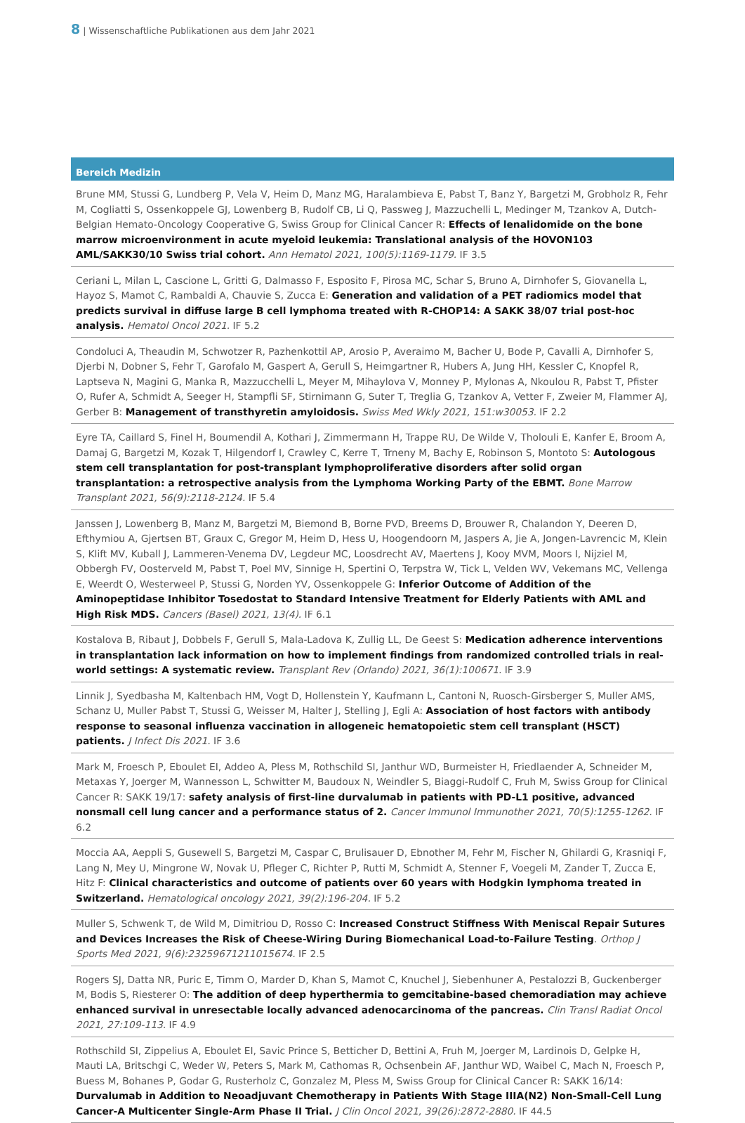8 | Wissenschaftliche Publikationen aus dem Jahr 2021
Bereich Medizin
Brune MM, Stussi G, Lundberg P, Vela V, Heim D, Manz MG, Haralambieva E, Pabst T, Banz Y, Bargetzi M, Grobholz R, Fehr M, Cogliatti S, Ossenkoppele GJ, Lowenberg B, Rudolf CB, Li Q, Passweg J, Mazzuchelli L, Medinger M, Tzankov A, Dutch-Belgian Hemato-Oncology Cooperative G, Swiss Group for Clinical Cancer R: Effects of lenalidomide on the bone marrow microenvironment in acute myeloid leukemia: Translational analysis of the HOVON103 AML/SAKK30/10 Swiss trial cohort. Ann Hematol 2021, 100(5):1169-1179. IF 3.5
Ceriani L, Milan L, Cascione L, Gritti G, Dalmasso F, Esposito F, Pirosa MC, Schar S, Bruno A, Dirnhofer S, Giovanella L, Hayoz S, Mamot C, Rambaldi A, Chauvie S, Zucca E: Generation and validation of a PET radiomics model that predicts survival in diffuse large B cell lymphoma treated with R-CHOP14: A SAKK 38/07 trial post-hoc analysis. Hematol Oncol 2021. IF 5.2
Condoluci A, Theaudin M, Schwotzer R, Pazhenkottil AP, Arosio P, Averaimo M, Bacher U, Bode P, Cavalli A, Dirnhofer S, Djerbi N, Dobner S, Fehr T, Garofalo M, Gaspert A, Gerull S, Heimgartner R, Hubers A, Jung HH, Kessler C, Knopfel R, Laptseva N, Magini G, Manka R, Mazzucchelli L, Meyer M, Mihaylova V, Monney P, Mylonas A, Nkoulou R, Pabst T, Pfister O, Rufer A, Schmidt A, Seeger H, Stampfli SF, Stirnimann G, Suter T, Treglia G, Tzankov A, Vetter F, Zweier M, Flammer AJ, Gerber B: Management of transthyretin amyloidosis. Swiss Med Wkly 2021, 151:w30053. IF 2.2
Eyre TA, Caillard S, Finel H, Boumendil A, Kothari J, Zimmermann H, Trappe RU, De Wilde V, Tholouli E, Kanfer E, Broom A, Damaj G, Bargetzi M, Kozak T, Hilgendorf I, Crawley C, Kerre T, Trneny M, Bachy E, Robinson S, Montoto S: Autologous stem cell transplantation for post-transplant lymphoproliferative disorders after solid organ transplantation: a retrospective analysis from the Lymphoma Working Party of the EBMT. Bone Marrow Transplant 2021, 56(9):2118-2124. IF 5.4
Janssen J, Lowenberg B, Manz M, Bargetzi M, Biemond B, Borne PVD, Breems D, Brouwer R, Chalandon Y, Deeren D, Efthymiou A, Gjertsen BT, Graux C, Gregor M, Heim D, Hess U, Hoogendoorn M, Jaspers A, Jie A, Jongen-Lavrencic M, Klein S, Klift MV, Kuball J, Lammeren-Venema DV, Legdeur MC, Loosdrecht AV, Maertens J, Kooy MVM, Moors I, Nijziel M, Obbergh FV, Oosterveld M, Pabst T, Poel MV, Sinnige H, Spertini O, Terpstra W, Tick L, Velden WV, Vekemans MC, Vellenga E, Weerdt O, Westerweel P, Stussi G, Norden YV, Ossenkoppele G: Inferior Outcome of Addition of the Aminopeptidase Inhibitor Tosedostat to Standard Intensive Treatment for Elderly Patients with AML and High Risk MDS. Cancers (Basel) 2021, 13(4). IF 6.1
Kostalova B, Ribaut J, Dobbels F, Gerull S, Mala-Ladova K, Zullig LL, De Geest S: Medication adherence interventions in transplantation lack information on how to implement findings from randomized controlled trials in real-world settings: A systematic review. Transplant Rev (Orlando) 2021, 36(1):100671. IF 3.9
Linnik J, Syedbasha M, Kaltenbach HM, Vogt D, Hollenstein Y, Kaufmann L, Cantoni N, Ruosch-Girsberger S, Muller AMS, Schanz U, Muller Pabst T, Stussi G, Weisser M, Halter J, Stelling J, Egli A: Association of host factors with antibody response to seasonal influenza vaccination in allogeneic hematopoietic stem cell transplant (HSCT) patients. J Infect Dis 2021. IF 3.6
Mark M, Froesch P, Eboulet EI, Addeo A, Pless M, Rothschild SI, Janthur WD, Burmeister H, Friedlaender A, Schneider M, Metaxas Y, Joerger M, Wannesson L, Schwitter M, Baudoux N, Weindler S, Biaggi-Rudolf C, Fruh M, Swiss Group for Clinical Cancer R: SAKK 19/17: safety analysis of first-line durvalumab in patients with PD-L1 positive, advanced nonsmall cell lung cancer and a performance status of 2. Cancer Immunol Immunother 2021, 70(5):1255-1262. IF 6.2
Moccia AA, Aeppli S, Gusewell S, Bargetzi M, Caspar C, Brulisauer D, Ebnother M, Fehr M, Fischer N, Ghilardi G, Krasniqi F, Lang N, Mey U, Mingrone W, Novak U, Pfleger C, Richter P, Rutti M, Schmidt A, Stenner F, Voegeli M, Zander T, Zucca E, Hitz F: Clinical characteristics and outcome of patients over 60 years with Hodgkin lymphoma treated in Switzerland. Hematological oncology 2021, 39(2):196-204. IF 5.2
Muller S, Schwenk T, de Wild M, Dimitriou D, Rosso C: Increased Construct Stiffness With Meniscal Repair Sutures and Devices Increases the Risk of Cheese-Wiring During Biomechanical Load-to-Failure Testing. Orthop J Sports Med 2021, 9(6):23259671211015674. IF 2.5
Rogers SJ, Datta NR, Puric E, Timm O, Marder D, Khan S, Mamot C, Knuchel J, Siebenhuner A, Pestalozzi B, Guckenberger M, Bodis S, Riesterer O: The addition of deep hyperthermia to gemcitabine-based chemoradiation may achieve enhanced survival in unresectable locally advanced adenocarcinoma of the pancreas. Clin Transl Radiat Oncol 2021, 27:109-113. IF 4.9
Rothschild SI, Zippelius A, Eboulet EI, Savic Prince S, Betticher D, Bettini A, Fruh M, Joerger M, Lardinois D, Gelpke H, Mauti LA, Britschgi C, Weder W, Peters S, Mark M, Cathomas R, Ochsenbein AF, Janthur WD, Waibel C, Mach N, Froesch P, Buess M, Bohanes P, Godar G, Rusterholz C, Gonzalez M, Pless M, Swiss Group for Clinical Cancer R: SAKK 16/14: Durvalumab in Addition to Neoadjuvant Chemotherapy in Patients With Stage IIIA(N2) Non-Small-Cell Lung Cancer-A Multicenter Single-Arm Phase II Trial. J Clin Oncol 2021, 39(26):2872-2880. IF 44.5